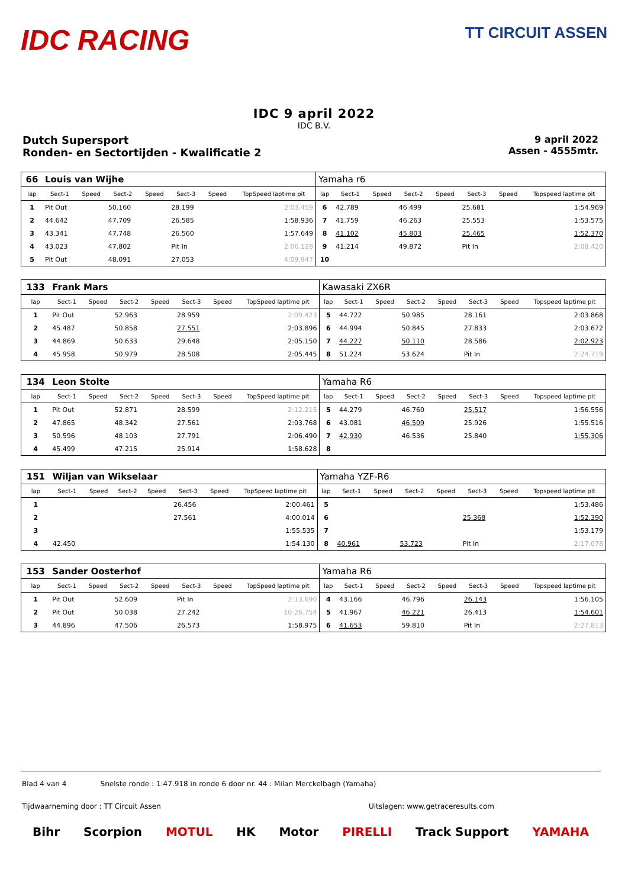IDC RACING
TT CIRCUIT ASSEN
IDC 9 april 2022
IDC B.V.
Dutch Supersport
Ronden- en Sectortijden - Kwalificatie 2
9 april 2022
Assen - 4555mtr.
| 66 | Louis van Wijhe | | | | | | | Yamaha r6 | | | | | | | |
| lap | Sect-1 | Speed | Sect-2 | Speed | Sect-3 | Speed | TopSpeed laptime pit | lap | Sect-1 | Speed | Sect-2 | Speed | Sect-3 | Speed | Topspeed laptime pit |
| 1 | Pit Out | | 50.160 | | 28.199 | | 2:03.459 | 6 | 42.789 | | 46.499 | | 25.681 | | 1:54.969 |
| 2 | 44.642 | | 47.709 | | 26.585 | | 1:58.936 | 7 | 41.759 | | 46.263 | | 25.553 | | 1:53.575 |
| 3 | 43.341 | | 47.748 | | 26.560 | | 1:57.649 | 8 | 41.102 | | 45.803 | | 25.465 | | 1:52.370 |
| 4 | 43.023 | | 47.802 | | Pit In | | 2:06.128 | 9 | 41.214 | | 49.872 | | Pit In | | 2:08.420 |
| 5 | Pit Out | | 48.091 | | 27.053 | | 4:09.947 | 10 | | | | | | | |
| 133 | Frank Mars | | | | | | | Kawasaki ZX6R | | | | | | | |
| lap | Sect-1 | Speed | Sect-2 | Speed | Sect-3 | Speed | TopSpeed laptime pit | lap | Sect-1 | Speed | Sect-2 | Speed | Sect-3 | Speed | Topspeed laptime pit |
| 1 | Pit Out | | 52.963 | | 28.959 | | 2:09.423 | 5 | 44.722 | | 50.985 | | 28.161 | | 2:03.868 |
| 2 | 45.487 | | 50.858 | | 27.551 | | 2:03.896 | 6 | 44.994 | | 50.845 | | 27.833 | | 2:03.672 |
| 3 | 44.869 | | 50.633 | | 29.648 | | 2:05.150 | 7 | 44.227 | | 50.110 | | 28.586 | | 2:02.923 |
| 4 | 45.958 | | 50.979 | | 28.508 | | 2:05.445 | 8 | 51.224 | | 53.624 | | Pit In | | 2:24.719 |
| 134 | Leon Stolte | | | | | | | Yamaha R6 | | | | | | | |
| lap | Sect-1 | Speed | Sect-2 | Speed | Sect-3 | Speed | TopSpeed laptime pit | lap | Sect-1 | Speed | Sect-2 | Speed | Sect-3 | Speed | Topspeed laptime pit |
| 1 | Pit Out | | 52.871 | | 28.599 | | 2:12.215 | 5 | 44.279 | | 46.760 | | 25.517 | | 1:56.556 |
| 2 | 47.865 | | 48.342 | | 27.561 | | 2:03.768 | 6 | 43.081 | | 46.509 | | 25.926 | | 1:55.516 |
| 3 | 50.596 | | 48.103 | | 27.791 | | 2:06.490 | 7 | 42.930 | | 46.536 | | 25.840 | | 1:55.306 |
| 4 | 45.499 | | 47.215 | | 25.914 | | 1:58.628 | 8 | | | | | | | |
| 151 | Wiljan van Wikselaar | | | | | | | Yamaha YZF-R6 | | | | | | | |
| lap | Sect-1 | Speed | Sect-2 | Speed | Sect-3 | Speed | TopSpeed laptime pit | lap | Sect-1 | Speed | Sect-2 | Speed | Sect-3 | Speed | Topspeed laptime pit |
| 1 | | | | | 26.456 | | 2:00.461 | 5 | | | | | | | 1:53.486 |
| 2 | | | | | 27.561 | | 4:00.014 | 6 | | | | | 25.368 | | 1:52.390 |
| 3 | | | | | | | 1:55.535 | 7 | | | | | | | 1:53.179 |
| 4 | 42.450 | | | | | | 1:54.130 | 8 | 40.961 | | 53.723 | | Pit In | | 2:17.078 |
| 153 | Sander Oosterhof | | | | | | | Yamaha R6 | | | | | | | |
| lap | Sect-1 | Speed | Sect-2 | Speed | Sect-3 | Speed | TopSpeed laptime pit | lap | Sect-1 | Speed | Sect-2 | Speed | Sect-3 | Speed | Topspeed laptime pit |
| 1 | Pit Out | | 52.609 | | Pit In | | 2:13.690 | 4 | 43.166 | | 46.796 | | 26.143 | | 1:56.105 |
| 2 | Pit Out | | 50.038 | | 27.242 | | 10:26.754 | 5 | 41.967 | | 46.221 | | 26.413 | | 1:54.601 |
| 3 | 44.896 | | 47.506 | | 26.573 | | 1:58.975 | 6 | 41.653 | | 59.810 | | Pit In | | 2:27.813 |
Blad 4 van 4 Snelste ronde : 1:47.918 in ronde 6 door nr. 44 : Milan Merckelbagh (Yamaha)
Tijdwaarneming door : TT Circuit Assen Uitslagen: www.getraceresults.com
Bihr Scorpion MOTUL HK Motor PIRELLI Track Support YAMAHA